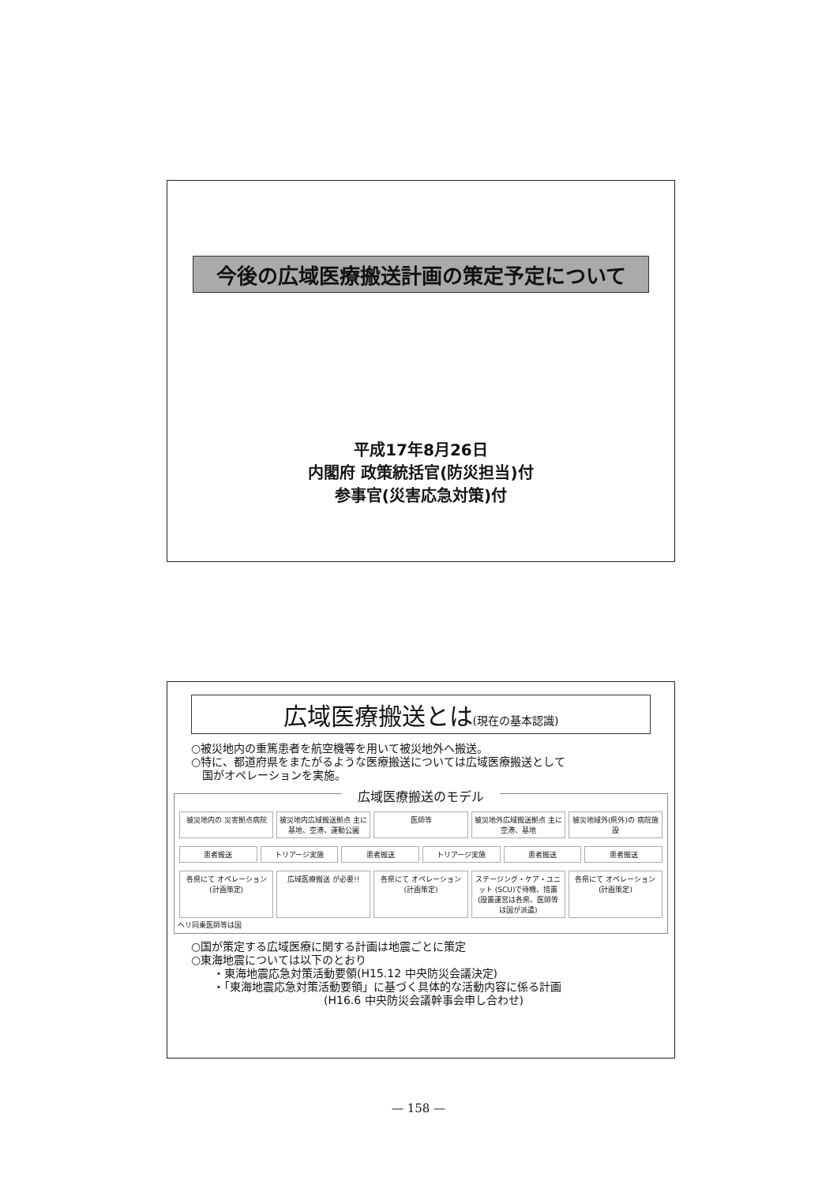今後の広域医療搬送計画の策定予定について
平成17年8月26日
内閣府 政策統括官(防災担当)付
参事官(災害応急対策)付
広域医療搬送とは(現在の基本認識)
○被災地内の重篤患者を航空機等を用いて被災地外へ搬送。
○特に、都道府県をまたがるような医療搬送については広域医療搬送として
　国がオペレーションを実施。
広域医療搬送のモデル
被災地内の 災害拠点病院 被災地内広域搬送拠点 主に基地、空港、運動公園
医師等 被災地外広域搬送拠点 主に空港、基地 被災地域外(県外)の 病院施設
患者搬送 トリアージ実施 患者搬送 トリアージ実施 患者搬送 患者搬送
各県にて オペレーション (計画策定) 広域医療搬送 が必要!! 各県にて オペレーション (計画策定) ステージング・ケア・ユニット (SCU)で待機、措置 (設置運営は各県、医師等は国が派遣)
各県にて オペレーション (計画策定)
ヘリ同乗医師等は国
○国が策定する広域医療に関する計画は地震ごとに策定
○東海地震については以下のとおり
　　・東海地震応急対策活動要領(H15.12 中央防災会議決定)
　　・「東海地震応急対策活動要領」に基づく具体的な活動内容に係る計画
　　　　　　　　　　　　(H16.6 中央防災会議幹事会申し合わせ)
— 158 —